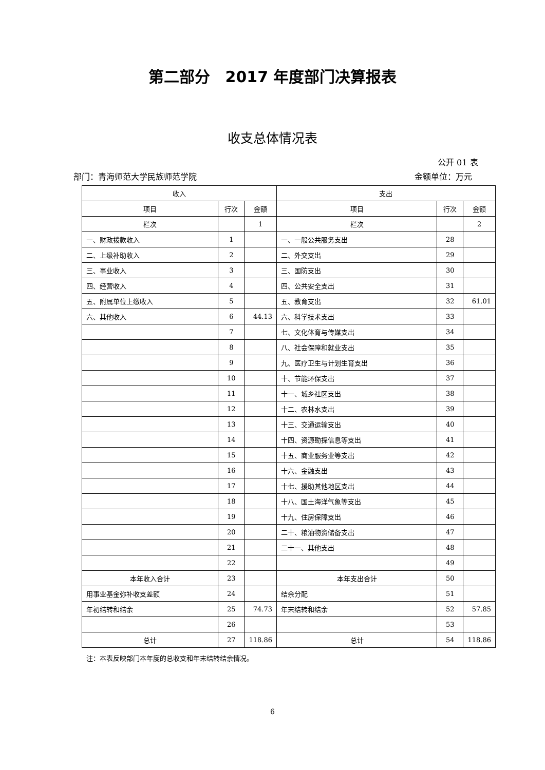第二部分　2017 年度部门决算报表
收支总体情况表
公开 01 表
部门：青海师范大学民族师范学院 金额单位：万元
| 收入 | | | 支出 | | |
| --- | --- | --- | --- | --- | --- |
| 项目 | 行次 | 金额 | 项目 | 行次 | 金额 |
| 栏次 | | 1 | 栏次 | | 2 |
| 一、财政拨款收入 | 1 | | 一、一般公共服务支出 | 28 | |
| 二、上级补助收入 | 2 | | 二、外交支出 | 29 | |
| 三、事业收入 | 3 | | 三、国防支出 | 30 | |
| 四、经营收入 | 4 | | 四、公共安全支出 | 31 | |
| 五、附属单位上缴收入 | 5 | | 五、教育支出 | 32 | 61.01 |
| 六、其他收入 | 6 | 44.13 | 六、科学技术支出 | 33 | |
| | 7 | | 七、文化体育与传媒支出 | 34 | |
| | 8 | | 八、社会保障和就业支出 | 35 | |
| | 9 | | 九、医疗卫生与计划生育支出 | 36 | |
| | 10 | | 十、节能环保支出 | 37 | |
| | 11 | | 十一、城乡社区支出 | 38 | |
| | 12 | | 十二、农林水支出 | 39 | |
| | 13 | | 十三、交通运输支出 | 40 | |
| | 14 | | 十四、资源勘探信息等支出 | 41 | |
| | 15 | | 十五、商业服务业等支出 | 42 | |
| | 16 | | 十六、金融支出 | 43 | |
| | 17 | | 十七、援助其他地区支出 | 44 | |
| | 18 | | 十八、国土海洋气象等支出 | 45 | |
| | 19 | | 十九、住房保障支出 | 46 | |
| | 20 | | 二十、粮油物资储备支出 | 47 | |
| | 21 | | 二十一、其他支出 | 48 | |
| | 22 | | | 49 | |
| 本年收入合计 | 23 | | 本年支出合计 | 50 | |
| 用事业基金弥补收支差额 | 24 | | 结余分配 | 51 | |
| 年初结转和结余 | 25 | 74.73 | 年末结转和结余 | 52 | 57.85 |
| | 26 | | | 53 | |
| 总计 | 27 | 118.86 | 总计 | 54 | 118.86 |
注：本表反映部门本年度的总收支和年末结转结余情况。
6